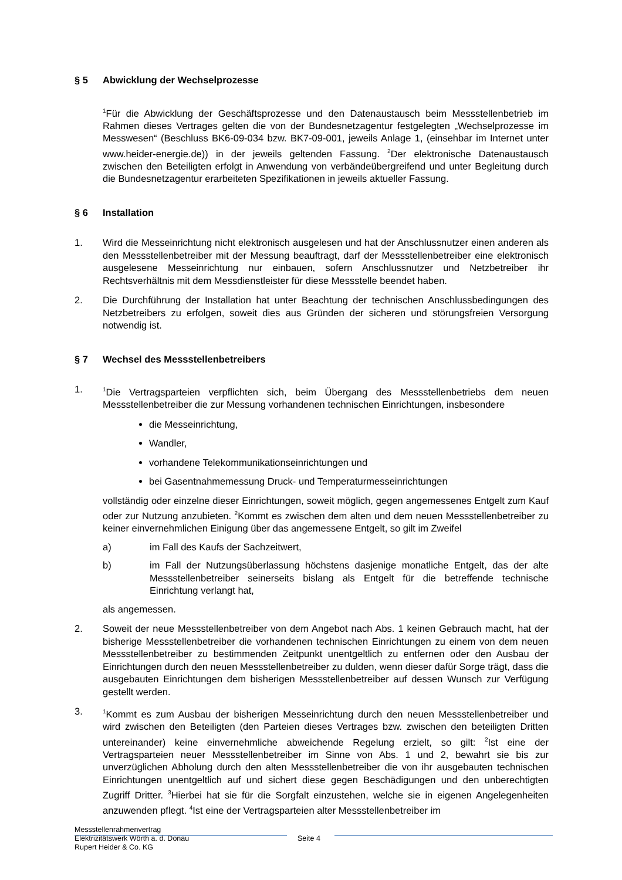§ 5 Abwicklung der Wechselprozesse
<sup>1</sup> Für die Abwicklung der Geschäftsprozesse und den Datenaustausch beim Messstellenbetrieb im Rahmen dieses Vertrages gelten die von der Bundesnetzagentur festgelegten „Wechselprozesse im Messwesen“ (Beschluss BK6-09-034 bzw. BK7-09-001, jeweils Anlage 1, (einsehbar im Internet unter www.heider-energie.de)) in der jeweils geltenden Fassung. <sup>2</sup>Der elektronische Datenaustausch zwischen den Beteiligten erfolgt in Anwendung von verbändeübergreifend und unter Begleitung durch die Bundesnetzagentur erarbeiteten Spezifikationen in jeweils aktueller Fassung.
§ 6 Installation
1. Wird die Messeinrichtung nicht elektronisch ausgelesen und hat der Anschlussnutzer einen anderen als den Messstellenbetreiber mit der Messung beauftragt, darf der Messstellenbetreiber eine elektronisch ausgelesene Messeinrichtung nur einbauen, sofern Anschlussnutzer und Netzbetreiber ihr Rechtsverhältnis mit dem Messdienstleister für diese Messstelle beendet haben.
2. Die Durchführung der Installation hat unter Beachtung der technischen Anschlussbedingungen des Netzbetreibers zu erfolgen, soweit dies aus Gründen der sicheren und störungsfreien Versorgung notwendig ist.
§ 7 Wechsel des Messstellenbetreibers
1. <sup>1</sup>Die Vertragsparteien verpflichten sich, beim Übergang des Messstellenbetriebs dem neuen Messstellenbetreiber die zur Messung vorhandenen technischen Einrichtungen, insbesondere
die Messeinrichtung,
Wandler,
vorhandene Telekommunikationseinrichtungen und
bei Gasentnahmemessung Druck- und Temperaturmesseinrichtungen
vollständig oder einzelne dieser Einrichtungen, soweit möglich, gegen angemessenes Entgelt zum Kauf oder zur Nutzung anzubieten. <sup>2</sup>Kommt es zwischen dem alten und dem neuen Messstellenbetreiber zu keiner einvernehmlichen Einigung über das angemessene Entgelt, so gilt im Zweifel
a) im Fall des Kaufs der Sachzeitwert,
b) im Fall der Nutzungsüberlassung höchstens dasjenige monatliche Entgelt, das der alte Messstellenbetreiber seinerseits bislang als Entgelt für die betreffende technische Einrichtung verlangt hat,
als angemessen.
2. Soweit der neue Messstellenbetreiber von dem Angebot nach Abs. 1 keinen Gebrauch macht, hat der bisherige Messstellenbetreiber die vorhandenen technischen Einrichtungen zu einem von dem neuen Messstellenbetreiber zu bestimmenden Zeitpunkt unentgeltlich zu entfernen oder den Ausbau der Einrichtungen durch den neuen Messstellenbetreiber zu dulden, wenn dieser dafür Sorge trägt, dass die ausgebauten Einrichtungen dem bisherigen Messstellenbetreiber auf dessen Wunsch zur Verfügung gestellt werden.
3. <sup>1</sup>Kommt es zum Ausbau der bisherigen Messeinrichtung durch den neuen Messstellenbetreiber und wird zwischen den Beteiligten (den Parteien dieses Vertrages bzw. zwischen den beteiligten Dritten untereinander) keine einvernehmliche abweichende Regelung erzielt, so gilt: <sup>2</sup>Ist eine der Vertragsparteien neuer Messstellenbetreiber im Sinne von Abs. 1 und 2, bewahrt sie bis zur unverzüglichen Abholung durch den alten Messstellenbetreiber die von ihr ausgebauten technischen Einrichtungen unentgeltlich auf und sichert diese gegen Beschädigungen und den unberechtigten Zugriff Dritter. <sup>3</sup>Hierbei hat sie für die Sorgfalt einzustehen, welche sie in eigenen Angelegenheiten anzuwenden pflegt. <sup>4</sup>Ist eine der Vertragsparteien alter Messstellenbetreiber im
Messstellenrahmenvertrag
Elektrizitätswerk Wörth a. d. Donau
Rupert Heider & Co. KG
Seite 4